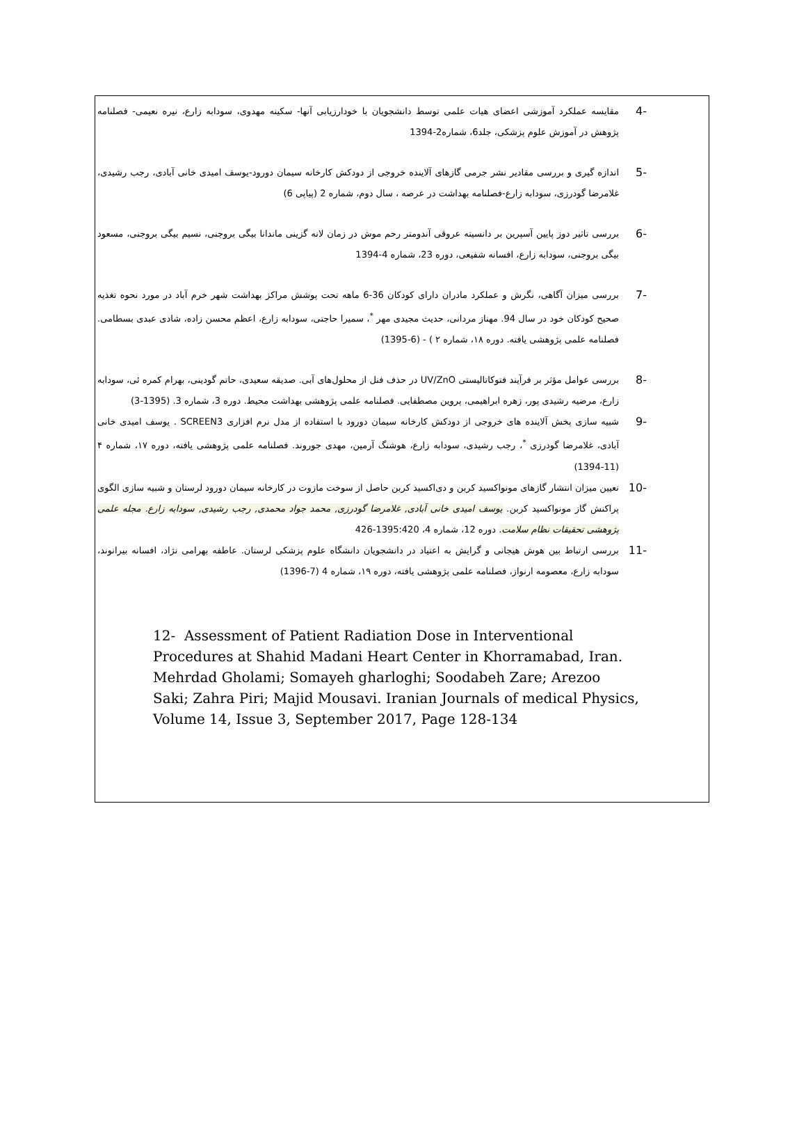-4 مقایسه عملکرد آموزشی اعضای هیات علمی توسط دانشجویان با خودارزیابی آنها- سکینه مهدوی، سودابه زارع، نیره نعیمی- فصلنامه پژوهش در آموزش علوم پزشکی، جلد6، شماره2-1394
-5 اندازه گیری و بررسی مقادیر نشر جرمی گازهای آلاینده خروجی از دودکش کارخانه سیمان دورود-یوسف امیدی خانی آبادی، رجب رشیدی، غلامرضا گودرزی، سودابه زارع-فصلنامه بهداشت در عرصه ، سال دوم، شماره 2 (پیاپی 6)
-6 بررسی تاثیر دوز پایین آسپرین بر دانسیته عروقی آندومتر رحم موش در زمان لانه گزینی ماندانا بیگی بروجنی، نسیم بیگی بروجنی، مسعود بیگی بروجنی، سودابه زارع، افسانه شفیعی، دوره 23، شماره 4-1394
-7 بررسی میزان آگاهی، نگرش و عملکرد مادران دارای کودکان 36-6 ماهه تحت پوشش مراکز بهداشت شهر خرم آباد در مورد نحوه تغذیه صحیح کودکان خود در سال 94. مهناز مردانی، حدیث مجیدی مهر <sup>*</sup>، سمیرا حاجتی، سودابه زارع، اعظم محسن زاده، شادی عبدی بسطامی. فصلنامه علمی پژوهشی یافته. دوره ۱۸، شماره ۲ ) - (6-1395)
-8 بررسی عوامل مؤثر بر فرآیند فتوکاتالیستی UV/ZnO در حذف فنل از محلول‌های آبی. صدیقه سعیدی، حاتم گودینی، بهرام کمره ئی، سودابه زارع، مرضیه رشیدی پور، زهره ابراهیمی، پروین مصطفایی. فصلنامه علمی پژوهشی بهداشت محیط. دوره 3، شماره 3. (1395-3)
-9 شبیه سازی پخش آلاینده های خروجی از دودکش کارخانه سیمان دورود با استفاده از مدل نرم افزاری SCREEN3 . یوسف امیدی خانی آبادی، غلامرضا گودرزی <sup>*</sup>، رجب رشیدی، سودابه زارع، هوشنگ آرمین، مهدی جوروند. فصلنامه علمی پژوهشی یافته، دوره ۱۷، شماره ۴ (11-1394)
-10 تعیین میزان انتشار گازهای مونواکسید کربن و دی‌اکسید کربن حاصل از سوخت مازوت در کارخانه سیمان دورود لرستان و شبیه سازی الگوی پراکنش گاز مونواکسید کربن. یوسف امیدی خانی آبادی, غلامرضا گودرزی, محمد جواد محمدی, رجب رشیدی, سودابه زارع. مجله علمی پژوهشی تحقیقات نظام سلامت. دوره 12، شماره 4، 1395:420-426
-11 بررسی ارتباط بین هوش هیجانی و گرایش به اعتیاد در دانشجویان دانشگاه علوم پزشکی لرستان. عاطفه بهرامی نژاد، افسانه بیرانوند، سودابه زارع، معصومه ارنواز، فصلنامه علمی پژوهشی یافته، دوره ۱۹، شماره 4 (7-1396)
12- Assessment of Patient Radiation Dose in Interventional Procedures at Shahid Madani Heart Center in Khorramabad, Iran. Mehrdad Gholami; Somayeh gharloghi; Soodabeh Zare; Arezoo Saki; Zahra Piri; Majid Mousavi. Iranian Journals of medical Physics, Volume 14, Issue 3, September 2017, Page 128-134